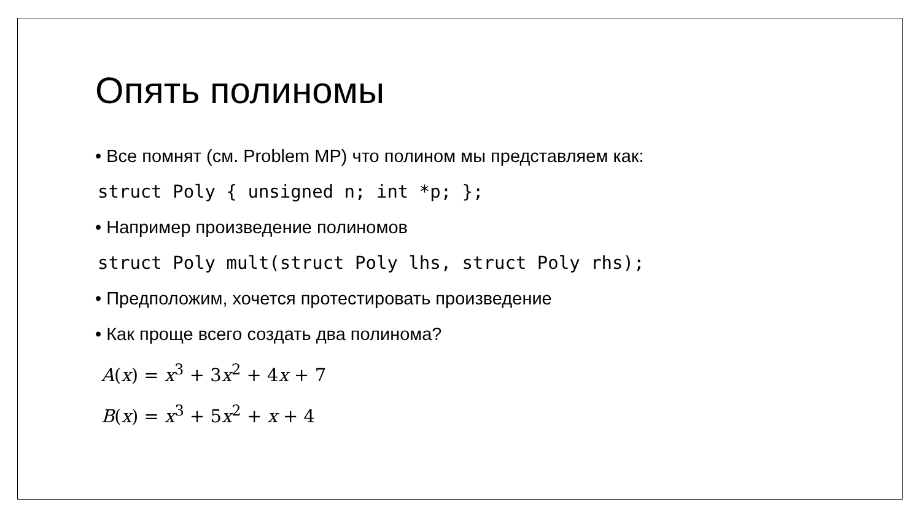Опять полиномы
• Все помнят (см. Problem MP) что полином мы представляем как:
struct Poly { unsigned n; int *p; };
• Например произведение полиномов
struct Poly mult(struct Poly lhs, struct Poly rhs);
• Предположим, хочется протестировать произведение
• Как проще всего создать два полинома?
A(x) = x<sup>3</sup> + 3x<sup>2</sup> + 4x + 7
B(x) = x<sup>3</sup> + 5x<sup>2</sup> + x + 4